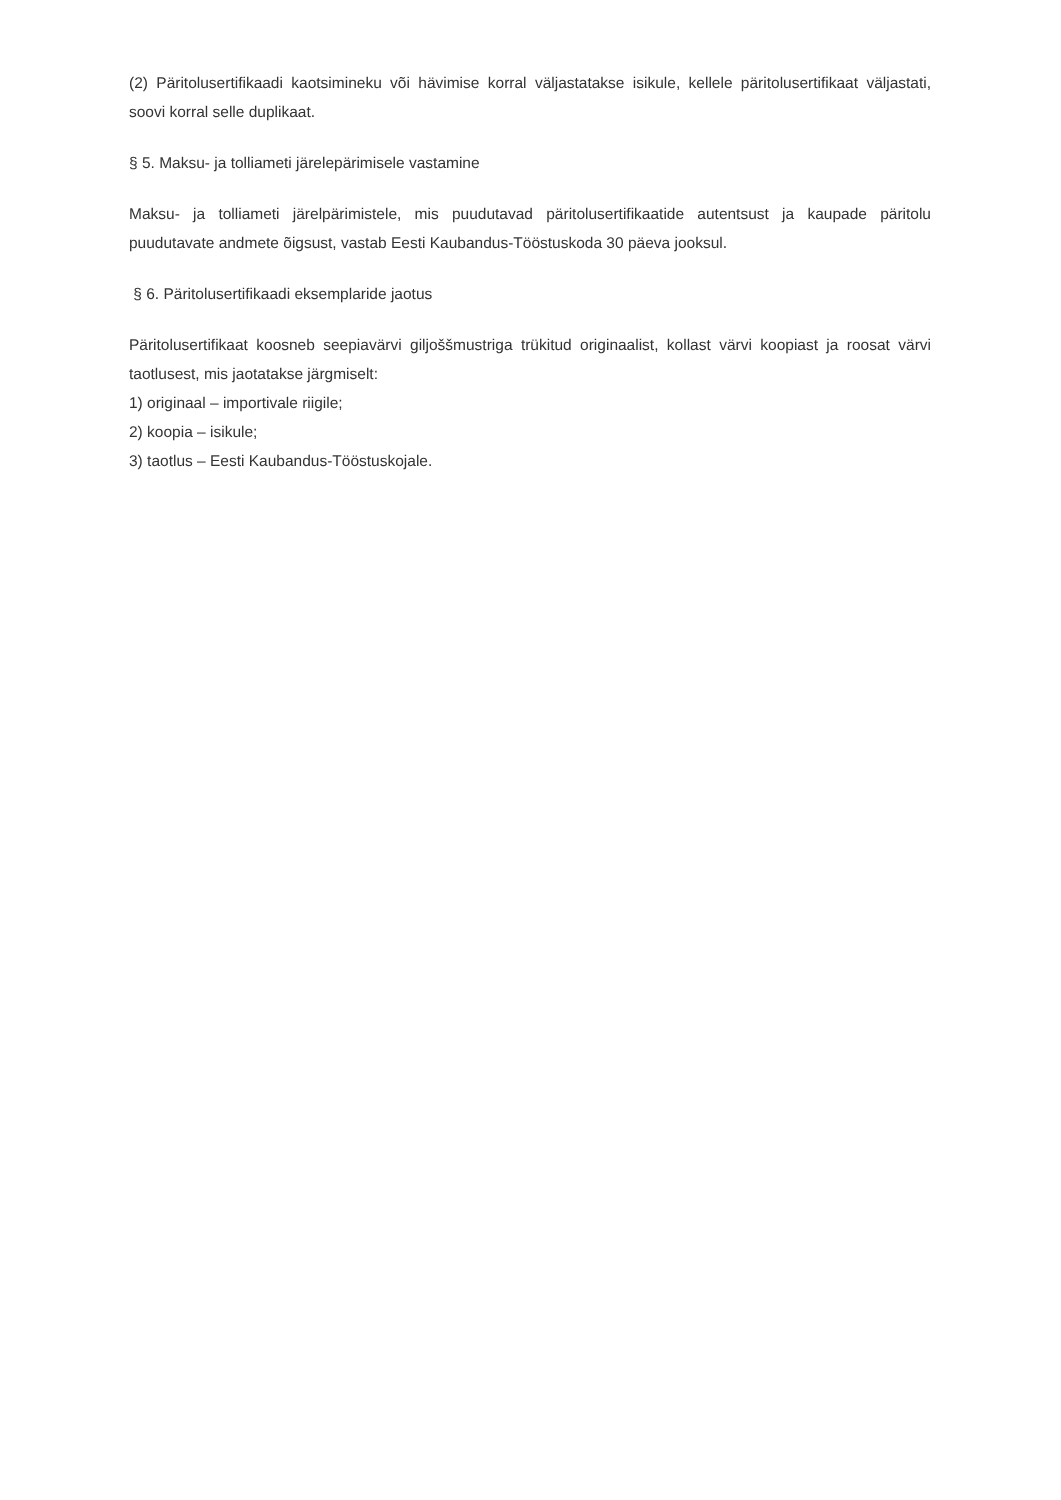(2) Päritolusertifikaadi kaotsimineku või hävimise korral väljastatakse isikule, kellele päritolusertifikaat väljastati, soovi korral selle duplikaat.
§ 5. Maksu- ja tolliameti järelepärimisele vastamine
Maksu- ja tolliameti järelpärimistele, mis puudutavad päritolusertifikaatide autentsust ja kaupade päritolu puudutavate andmete õigsust, vastab Eesti Kaubandus-Tööstuskoda 30 päeva jooksul.
§ 6. Päritolusertifikaadi eksemplaride jaotus
Päritolusertifikaat koosneb seepiavärvi giljoššmustriga trükitud originaalist, kollast värvi koopiast ja roosat värvi taotlusest, mis jaotatakse järgmiselt:
1) originaal – importivale riigile;
2) koopia – isikule;
3) taotlus – Eesti Kaubandus-Tööstuskojale.